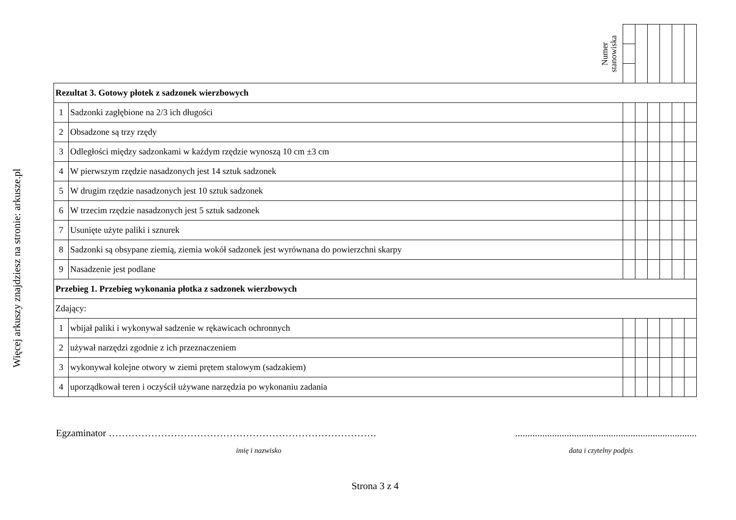Więcej arkuszy znajdziesz na stronie: arkusze.pl
| | Numer stanowiska | | | | | | |
| Rezultat 3. Gotowy płotek z sadzonek wierzbowych | | | | | | | |
| 1 | Sadzonki zagłębione na 2/3 ich długości | | | | | | |
| 2 | Obsadzone są trzy rzędy | | | | | | |
| 3 | Odległości między sadzonkami w każdym rzędzie wynoszą 10 cm ±3 cm | | | | | | |
| 4 | W pierwszym rzędzie nasadzonych jest 14 sztuk sadzonek | | | | | | |
| 5 | W drugim rzędzie nasadzonych jest 10 sztuk sadzonek | | | | | | |
| 6 | W trzecim rzędzie nasadzonych jest 5 sztuk sadzonek | | | | | | |
| 7 | Usunięte użyte paliki i sznurek | | | | | | |
| 8 | Sadzonki są obsypane ziemią, ziemia wokół sadzonek jest wyrównana do powierzchni skarpy | | | | | | |
| 9 | Nasadzenie jest podlane | | | | | | |
| Przebieg 1. Przebieg wykonania płotka z sadzonek wierzbowych | | | | | | | |
| Zdający: | | | | | | | |
| 1 | wbijał paliki i wykonywał sadzenie w rękawicach ochronnych | | | | | | |
| 2 | używał narzędzi zgodnie z ich przeznaczeniem | | | | | | |
| 3 | wykonywał kolejne otwory w ziemi prętem stalowym (sadzakiem) | | | | | | |
| 4 | uporządkował teren i oczyścił używane narzędzia po wykonaniu zadania | | | | | | |
Egzaminator ………………………………………………………………………. ..........................................................................
imię i nazwisko data i czytelny podpis
Strona 3 z 4